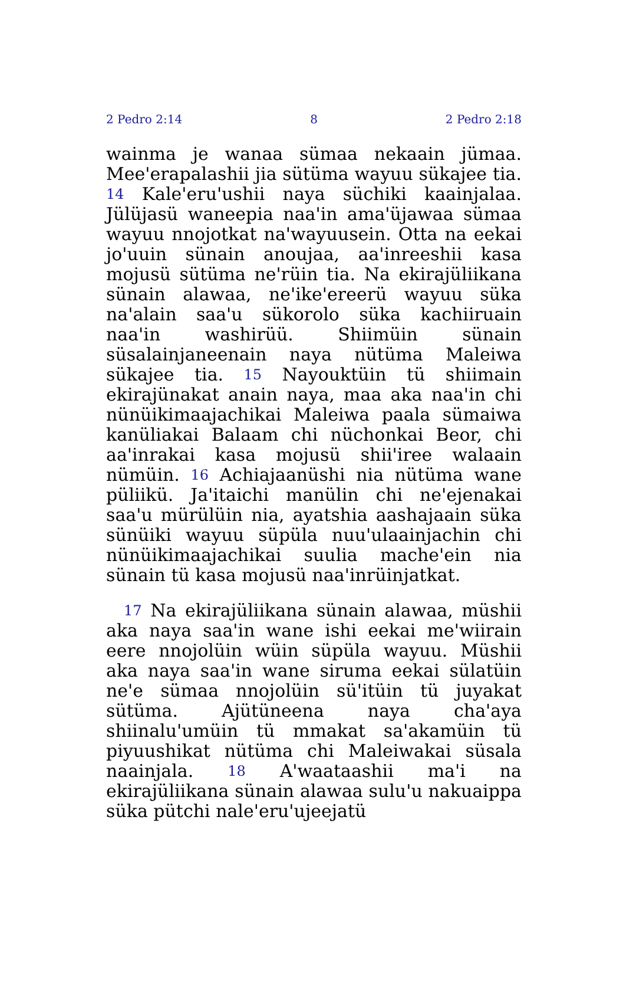2 Pedro 2:14 8 2 Pedro 2:18
wainma je wanaa sümaa nekaain jümaa. Mee'erapalashii jia sütüma wayuu sükajee tia. 14 Kale'eru'ushii naya süchiki kaainjalaa. Jülüjasü waneepia naa'in ama'üjawaa sümaa wayuu nnojotkat na'wayuusein. Otta na eekai jo'uuin sünain anoujaa, aa'inreeshii kasa mojusü sütüma ne'rüin tia. Na ekirajüliikana sünain alawaa, ne'ike'ereerü wayuu süka na'alain saa'u sükorolo süka kachiiruain naa'in washirüü. Shiimüin sünain süsalainjaneenain naya nütüma Maleiwa sükajee tia. 15 Nayouktüin tü shiimain ekirajünakat anain naya, maa aka naa'in chi nünüikimaajachikai Maleiwa paala sümaiwa kanüliakai Balaam chi nüchonkai Beor, chi aa'inrakai kasa mojusü shii'iree walaain nümüin. 16 Achiajaanüshi nia nütüma wane püliikü. Ja'itaichi manülin chi ne'ejenakai saa'u mürülüin nia, ayatshia aashajaain süka sünüiki wayuu süpüla nuu'ulaainjachin chi nünüikimaajachikai suulia mache'ein nia sünain tü kasa mojusü naa'inrüinjatkat.
17 Na ekirajüliikana sünain alawaa, müshii aka naya saa'in wane ishi eekai me'wiirain eere nnojolüin wüin süpüla wayuu. Müshii aka naya saa'in wane siruma eekai sülatüin ne'e sümaa nnojolüin sü'itüin tü juyakat sütüma. Ajütüneena naya cha'aya shiinalu'umüin tü mmakat sa'akamüin tü piyuushikat nütüma chi Maleiwakai süsala naainjala. 18 A'waataashii ma'i na ekirajüliikana sünain alawaa sulu'u nakuaippa süka pütchi nale'eru'ujeejatü